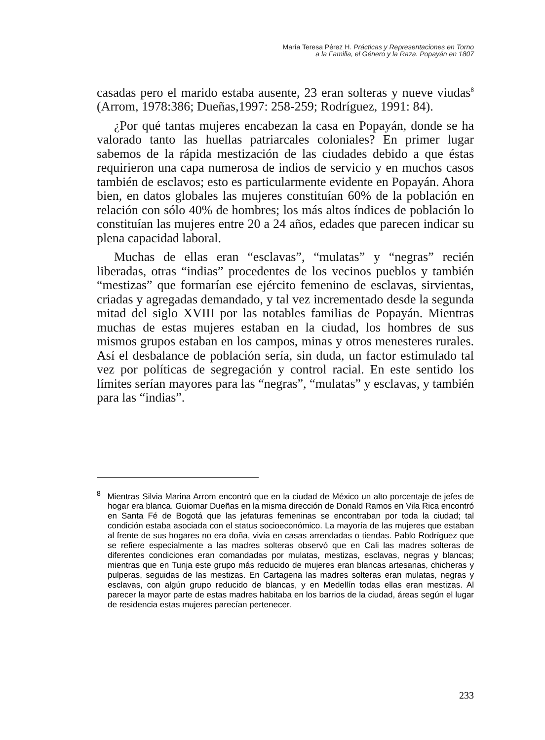María Teresa Pérez H. Prácticas y Representaciones en Torno
a la Familia, el Género y la Raza. Popayán en 1807
casadas pero el marido estaba ausente, 23 eran solteras y nueve viudas<sup>8</sup> (Arrom, 1978:386; Dueñas,1997: 258-259; Rodríguez, 1991: 84).
¿Por qué tantas mujeres encabezan la casa en Popayán, donde se ha valorado tanto las huellas patriarcales coloniales? En primer lugar sabemos de la rápida mestización de las ciudades debido a que éstas requirieron una capa numerosa de indios de servicio y en muchos casos también de esclavos; esto es particularmente evidente en Popayán. Ahora bien, en datos globales las mujeres constituían 60% de la población en relación con sólo 40% de hombres; los más altos índices de población lo constituían las mujeres entre 20 a 24 años, edades que parecen indicar su plena capacidad laboral.
Muchas de ellas eran “esclavas”, “mulatas” y “negras” recién liberadas, otras “indias” procedentes de los vecinos pueblos y también “mestizas” que formarían ese ejército femenino de esclavas, sirvientas, criadas y agregadas demandado, y tal vez incrementado desde la segunda mitad del siglo XVIII por las notables familias de Popayán. Mientras muchas de estas mujeres estaban en la ciudad, los hombres de sus mismos grupos estaban en los campos, minas y otros menesteres rurales. Así el desbalance de población sería, sin duda, un factor estimulado tal vez por políticas de segregación y control racial. En este sentido los límites serían mayores para las “negras”, “mulatas” y esclavas, y también para las “indias”.
<sup>8</sup> Mientras Silvia Marina Arrom encontró que en la ciudad de México un alto porcentaje de jefes de hogar era blanca. Guiomar Dueñas en la misma dirección de Donald Ramos en Vila Rica encontró en Santa Fé de Bogotá que las jefaturas femeninas se encontraban por toda la ciudad; tal condición estaba asociada con el status socioeconómico. La mayoría de las mujeres que estaban al frente de sus hogares no era doña, vivía en casas arrendadas o tiendas. Pablo Rodríguez que se refiere especialmente a las madres solteras observó que en Cali las madres solteras de diferentes condiciones eran comandadas por mulatas, mestizas, esclavas, negras y blancas; mientras que en Tunja este grupo más reducido de mujeres eran blancas artesanas, chicheras y pulperas, seguidas de las mestizas. En Cartagena las madres solteras eran mulatas, negras y esclavas, con algún grupo reducido de blancas, y en Medellín todas ellas eran mestizas. Al parecer la mayor parte de estas madres habitaba en los barrios de la ciudad, áreas según el lugar de residencia estas mujeres parecían pertenecer.
233